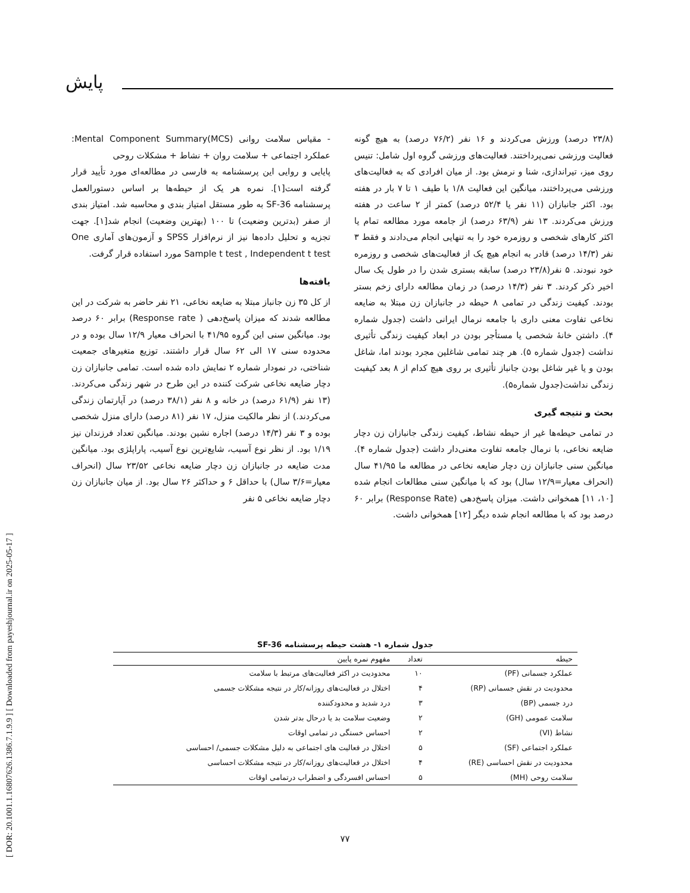[ DOR: 20.1001.1.16807626.1386.7.1.9.9 ] [ Downloaded from payeshjournal.ir on 2025-05-17 ]
پایش
- مقیاس سلامت روانی Mental Component Summary(MCS): عملکرد اجتماعی + سلامت روان + نشاط + مشکلات روحی
پایایی و روایی این پرسشنامه به فارسی در مطالعه‌ای مورد تأیید قرار گرفته است[۱]. نمره هر یک از حیطه‌ها بر اساس دستورالعمل پرسشنامه SF-36 به طور مستقل امتیاز بندی و محاسبه شد. امتیاز بندی از صفر (بدترین وضعیت) تا ۱۰۰ (بهترین وضعیت) انجام شد[۱]. جهت تجزیه و تحلیل داده‌ها نیز از نرم‌افزار SPSS و آزمون‌های آماری One Sample t test , Independent t test مورد استفاده قرار گرفت.
یافته‌ها
از کل ۳۵ زن جانباز مبتلا به ضایعه نخاعی، ۲۱ نفر حاضر به شرکت در این مطالعه شدند که میزان پاسخ‌دهی ( Response rate) برابر ۶۰ درصد بود. میانگین سنی این گروه ۴۱/۹۵ با انحراف معیار ۱۲/۹ سال بوده و در محدوده سنی ۱۷ الی ۶۲ سال قرار داشتند. توزیع متغیرهای جمعیت شناختی، در نمودار شماره ۲ نمایش داده شده است. تمامی جانبازان زن دچار ضایعه نخاعی شرکت کننده در این طرح در شهر زندگی می‌کردند. (۱۳ نفر (۶۱/۹ درصد) در خانه و ۸ نفر (۳۸/۱ درصد) در آپارتمان زندگی می‌کردند.) از نظر مالکیت منزل، ۱۷ نفر (۸۱ درصد) دارای منزل شخصی بوده و ۳ نفر (۱۴/۳ درصد) اجاره نشین بودند. میانگین تعداد فرزندان نیز ۱/۱۹ بود. از نظر نوع آسیب، شایع‌ترین نوع آسیب، پاراپلژی بود. میانگین مدت ضایعه در جانبازان زن دچار ضایعه نخاعی ۲۳/۵۲ سال (انحراف معیار=۳/۶ سال) با حداقل ۶ و حداکثر ۲۶ سال بود. از میان جانبازان زن دچار ضایعه نخاعی ۵ نفر
(۲۳/۸ درصد) ورزش می‌کردند و ۱۶ نفر (۷۶/۲ درصد) به هیچ گونه فعالیت ورزشی نمی‌پرداختند. فعالیت‌های ورزشی گروه اول شامل: تنیس روی میز، تیراندازی، شنا و نرمش بود. از میان افرادی که به فعالیت‌های ورزشی می‌پرداختند، میانگین این فعالیت ۱/۸ با طیف ۱ تا ۷ بار در هفته بود. اکثر جانبازان (۱۱ نفر یا ۵۲/۴ درصد) کمتر از ۲ ساعت در هفته ورزش می‌کردند. ۱۳ نفر (۶۳/۹ درصد) از جامعه مورد مطالعه تمام یا اکثر کارهای شخصی و روزمره خود را به تنهایی انجام می‌دادند و فقط ۳ نفر (۱۴/۳ درصد) قادر به انجام هیچ یک از فعالیت‌های شخصی و روزمره خود نبودند. ۵ نفر(۲۳/۸ درصد) سابقه بستری شدن را در طول یک سال اخیر ذکر کردند. ۳ نفر (۱۴/۳ درصد) در زمان مطالعه دارای زخم بستر بودند. کیفیت زندگی در تمامی ۸ حیطه در جانبازان زن مبتلا به ضایعه نخاعی تفاوت معنی داری با جامعه نرمال ایرانی داشت (جدول شماره ۴). داشتن خانهٔ شخصی یا مستأجر بودن در ابعاد کیفیت زندگی تأثیری نداشت (جدول شماره ۵). هر چند تمامی شاغلین مجرد بودند اما، شاغل بودن و یا غیر شاغل بودن جانباز تأثیری بر روی هیچ کدام از ۸ بعد کیفیت زندگی نداشت(جدول شماره۵).
بحث و نتیجه گیری
در تمامی حیطه‌ها غیر از حیطه نشاط، کیفیت زندگی جانبازان زن دچار ضایعه نخاعی، با نرمال جامعه تفاوت معنی‌دار داشت (جدول شماره ۴). میانگین سنی جانبازان زن دچار ضایعه نخاعی در مطالعه ما ۴۱/۹۵ سال (انحراف معیار=۱۲/۹ سال) بود که با میانگین سنی مطالعات انجام شده [۱۰، ۱۱] همخوانی داشت. میزان پاسخ‌دهی (Response Rate) برابر ۶۰ درصد بود که با مطالعه انجام شده دیگر [۱۲] همخوانی داشت.
جدول شماره ۱- هشت حیطه پرسشنامه SF-36
| حیطه | تعداد | مفهوم نمره پایین |
| --- | --- | --- |
| عملکرد جسمانی (PF) | ۱۰ | محدودیت در اکثر فعالیت‌های مرتبط با سلامت |
| محدودیت در نقش جسمانی (RP) | ۴ | اختلال در فعالیت‌های روزانه/کار در نتیجه مشکلات جسمی |
| درد جسمی (BP) | ۳ | درد شدید و محدودکننده |
| سلامت عمومی (GH) | ۲ | وضعیت سلامت بد یا درحال بدتر شدن |
| نشاط (VI) | ۲ | احساس خستگی در تمامی اوقات |
| عملکرد اجتماعی (SF) | ۵ | اختلال در فعالیت های اجتماعی به دلیل مشکلات جسمی/ احساسی |
| محدودیت در نقش احساسی (RE) | ۴ | اختلال در فعالیت‌های روزانه/کار در نتیجه مشکلات احساسی |
| سلامت روحی (MH) | ۵ | احساس افسردگی و اضطراب درتمامی اوقات |
۷۷